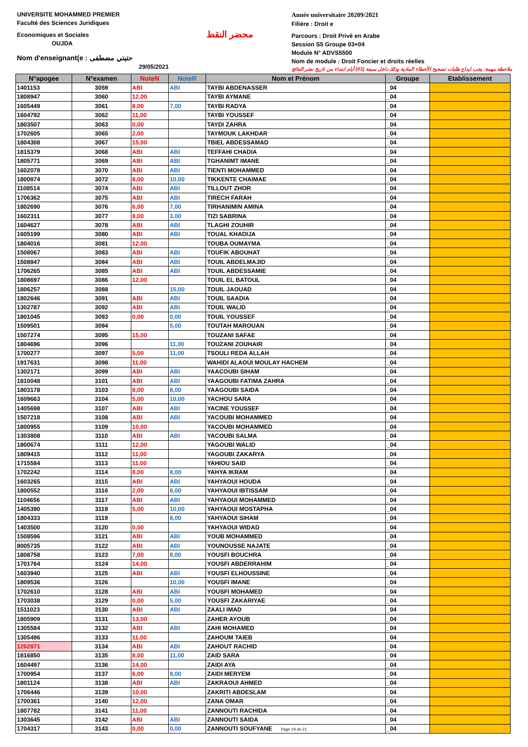UNIVERSITE MOHAMMED PREMIER
Faculté des Sciences Juridiques
Economiques et Sociales
OUJDA
Nom d'enseignant(e : حتيتي مضطفى
29/05/2021
محضر النقط
Année universitaire 20209/2021
Filiére : Droit e
Parcours : Droit Privé en Arabe
Session S5 Groupe 03+04
Module N° ADVS5500
Nom de module : Droit Foncier et droits réelles
ملاحظة مهمة: يجب ايداع طلبات تصحيح الأخطاء المادية وذلك داخل سبعة (03) أيام ابتداء من تاريخ نشر النتائج
| N°apogee | N°examen | NoteN | NoteR | Nom et Prénom | Groupe | Etablissement |
| --- | --- | --- | --- | --- | --- | --- |
| 1401153 | 3059 | ABI | ABI | TAYBI ABDENASSER | _04 | |
| 1808947 | 3060 | 12,00 | | TAYBI AYMANE | _04 | |
| 1605449 | 3061 | 8,00 | 7,00 | TAYBI RADYA | _04 | |
| 1604792 | 3062 | 11,00 | | TAYBI YOUSSEF | _04 | |
| 1803507 | 3063 | 0,00 | | TAYDI ZAHRA | _04 | |
| 1702605 | 3065 | 2,00 | | TAYMOUK LAKHDAR | _04 | |
| 1804308 | 3067 | 15,00 | | TBIEL ABDESSAMAD | _04 | |
| 1815379 | 3068 | ABI | ABI | TEFFAHI CHADIA | _04 | |
| 1805771 | 3069 | ABI | ABI | TGHANIMT IMANE | _04 | |
| 1602078 | 3070 | ABI | ABI | TIENTI MOHAMMED | _04 | |
| 1800874 | 3072 | 8,00 | 10,00 | TIKKENTE CHAIMAE | _04 | |
| 1108514 | 3074 | ABI | ABI | TILLOUT ZHOR | _04 | |
| 1706362 | 3075 | ABI | ABI | TIRECH FARAH | _04 | |
| 1802690 | 3076 | 6,00 | 7,00 | TIRHANIMIN AMINA | _04 | |
| 1602311 | 3077 | 8,00 | 3,00 | TIZI SABRINA | _04 | |
| 1604627 | 3078 | ABI | ABI | TLAGHI ZOUHIR | _04 | |
| 1605199 | 3080 | ABI | ABI | TOUAL KHADIJA | _04 | |
| 1804016 | 3081 | 12,00 | | TOUBA OUMAYMA | _04 | |
| 1508067 | 3083 | ABI | ABI | TOUFIK ABOUHAT | _04 | |
| 1508847 | 3084 | ABI | ABI | TOUIL ABDELMAJID | _04 | |
| 1706265 | 3085 | ABI | ABI | TOUIL ABDESSAMIE | _04 | |
| 1808697 | 3086 | 12,00 | | TOUIL EL BATOUL | _04 | |
| 1806257 | 3088 | | 15,00 | TOUIL JAOUAD | _04 | |
| 1802646 | 3091 | ABI | ABI | TOUIL SAADIA | _04 | |
| 1302787 | 3092 | ABI | ABI | TOUIL WALID | _04 | |
| 1801045 | 3093 | 0,00 | 0,00 | TOUIL YOUSSEF | _04 | |
| 1509501 | 3094 | | 5,00 | TOUTAH MAROUAN | _04 | |
| 1507274 | 3095 | 15,00 | | TOUZANI SAFAE | _04 | |
| 1804696 | 3096 | | 11,00 | TOUZANI ZOUHAIR | _04 | |
| 1700277 | 3097 | 5,00 | 11,00 | TSOULI REDA ALLAH | _04 | |
| 1917631 | 3098 | 11,00 | | WAHIDI ALAOUI MOULAY HACHEM | _04 | |
| 1302171 | 3099 | ABI | ABI | YAACOUBI SIHAM | _04 | |
| 1810048 | 3101 | ABI | ABI | YAAGOUBI FATIMA ZAHRA | _04 | |
| 1803178 | 3103 | 8,00 | 8,00 | YAAGOUBI SAIDA | _04 | |
| 1609663 | 3104 | 5,00 | 10,00 | YACHOU SARA | _04 | |
| 1405698 | 3107 | ABI | ABI | YACINE YOUSSEF | _04 | |
| 1507218 | 3108 | ABI | ABI | YACOUBI MOHAMMED | _04 | |
| 1800955 | 3109 | 10,00 | | YACOUBI MOHAMMED | _04 | |
| 1303808 | 3110 | ABI | ABI | YACOUBI SALMA | _04 | |
| 1800674 | 3111 | 12,00 | | YAGOUBI WALID | _04 | |
| 1809415 | 3112 | 11,00 | | YAGOUBI ZAKARYA | _04 | |
| 1715584 | 3113 | 11,00 | | YAHIOU SAID | _04 | |
| 1702242 | 3114 | 8,00 | 8,00 | YAHYA IKRAM | _04 | |
| 1603265 | 3115 | ABI | ABI | YAHYAOUI HOUDA | _04 | |
| 1800552 | 3116 | 2,00 | 8,00 | YAHYAOUI IBTISSAM | _04 | |
| 1104656 | 3117 | ABI | ABI | YAHYAOUI MOHAMMED | _04 | |
| 1405390 | 3118 | 5,00 | 10,00 | YAHYAOUI MOSTAPHA | _04 | |
| 1804333 | 3119 | | 8,00 | YAHYAOUI SIHAM | _04 | |
| 1403500 | 3120 | 0,00 | | YAHYAOUI WIDAD | _04 | |
| 1508596 | 3121 | ABI | ABI | YOUB MOHAMMED | _04 | |
| 8005735 | 3122 | ABI | ABI | YOUNOUSSE NAJATE | _04 | |
| 1808758 | 3123 | 7,00 | 8,00 | YOUSFI BOUCHRA | _04 | |
| 1701764 | 3124 | 14,00 | | YOUSFI ABDERRAHIM | _04 | |
| 1603940 | 3125 | ABI | ABI | YOUSFI ELHOUSSINE | _04 | |
| 1809536 | 3126 | | 10,00 | YOUSFI IMANE | _04 | |
| 1702610 | 3128 | ABI | ABI | YOUSFI MOHAMED | _04 | |
| 1703038 | 3129 | 0,00 | 5,00 | YOUSFI ZAKARIYAE | _04 | |
| 1511023 | 3130 | ABI | ABI | ZAALI IMAD | _04 | |
| 1805909 | 3131 | 13,00 | | ZAHER AYOUB | _04 | |
| 1305584 | 3132 | ABI | ABI | ZAHI MOHAMED | _04 | |
| 1305496 | 3133 | 11,00 | | ZAHOUM TAIEB | _04 | |
| 1202871 | 3134 | ABI | ABI | ZAHOUT RACHID | _04 | |
| 1816850 | 3135 | 8,00 | 11,00 | ZAID SARA | _04 | |
| 1604497 | 3136 | 14,00 | | ZAIDI AYA | _04 | |
| 1700954 | 3137 | 6,00 | 8,00 | ZAIDI MERYEM | _04 | |
| 1801124 | 3138 | ABI | ABI | ZAKRAOUI AHMED | _04 | |
| 1706446 | 3139 | 10,00 | | ZAKRITI ABDESLAM | _04 | |
| 1700361 | 3140 | 12,00 | | ZANA OMAR | _04 | |
| 1807782 | 3141 | 11,00 | | ZANNOUTI RACHIDA | _04 | |
| 1303645 | 3142 | ABI | ABI | ZANNOUTI SAIDA | _04 | |
| 1704317 | 3143 | 0,00 | 0,00 | ZANNOUTI SOUFYANE Page 19 de 21 | _04 | |